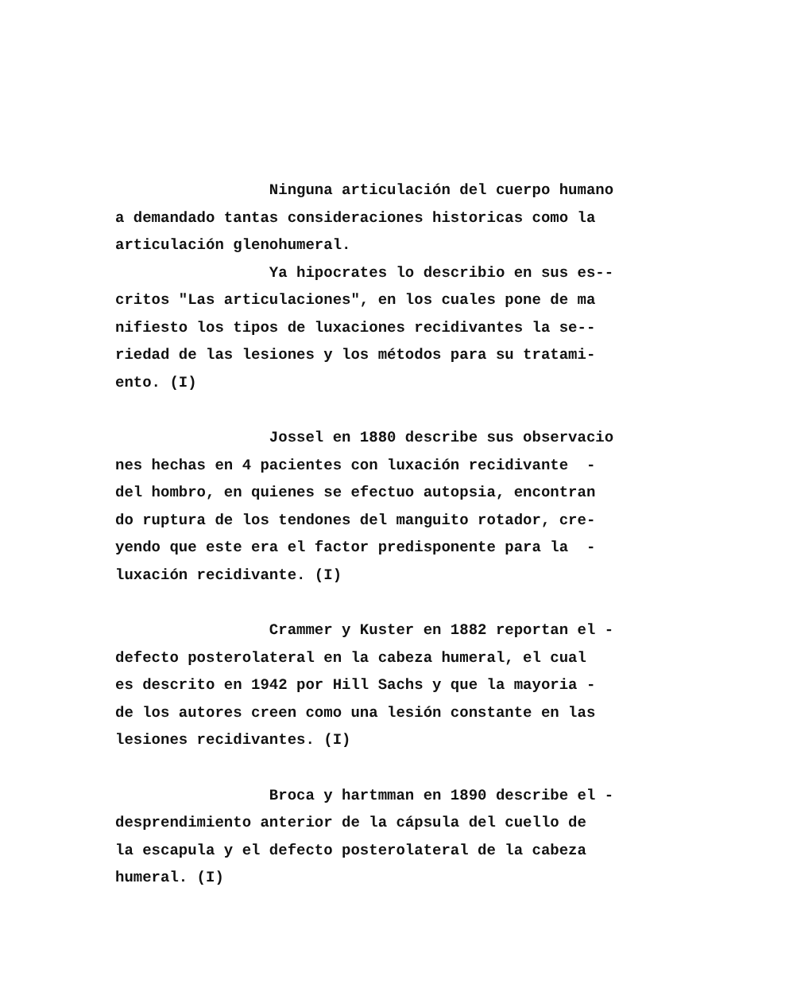Ninguna articulación del cuerpo humano
a demandado tantas consideraciones historicas como la
articulación glenohumeral.
Ya hipocrates lo describio en sus es--
critos "Las articulaciones", en los cuales pone de ma
nifiesto los tipos de luxaciones recidivantes la se--
riedad de las lesiones y los métodos para su tratami-
ento. (I)
Jossel en 1880 describe sus observacio
nes hechas en 4 pacientes con luxación recidivante -
del hombro, en quienes se efectuo autopsia, encontran
do ruptura de los tendones del manguito rotador, cre-
yendo que este era el factor predisponente para la -
luxación recidivante. (I)
Crammer y Kuster en 1882 reportan el -
defecto posterolateral en la cabeza humeral, el cual
es descrito en 1942 por Hill Sachs y que la mayoria -
de los autores creen como una lesión constante en las
lesiones recidivantes. (I)
Broca y hartmman en 1890 describe el -
desprendimiento anterior de la cápsula del cuello de
la escapula y el defecto posterolateral de la cabeza
humeral. (I)